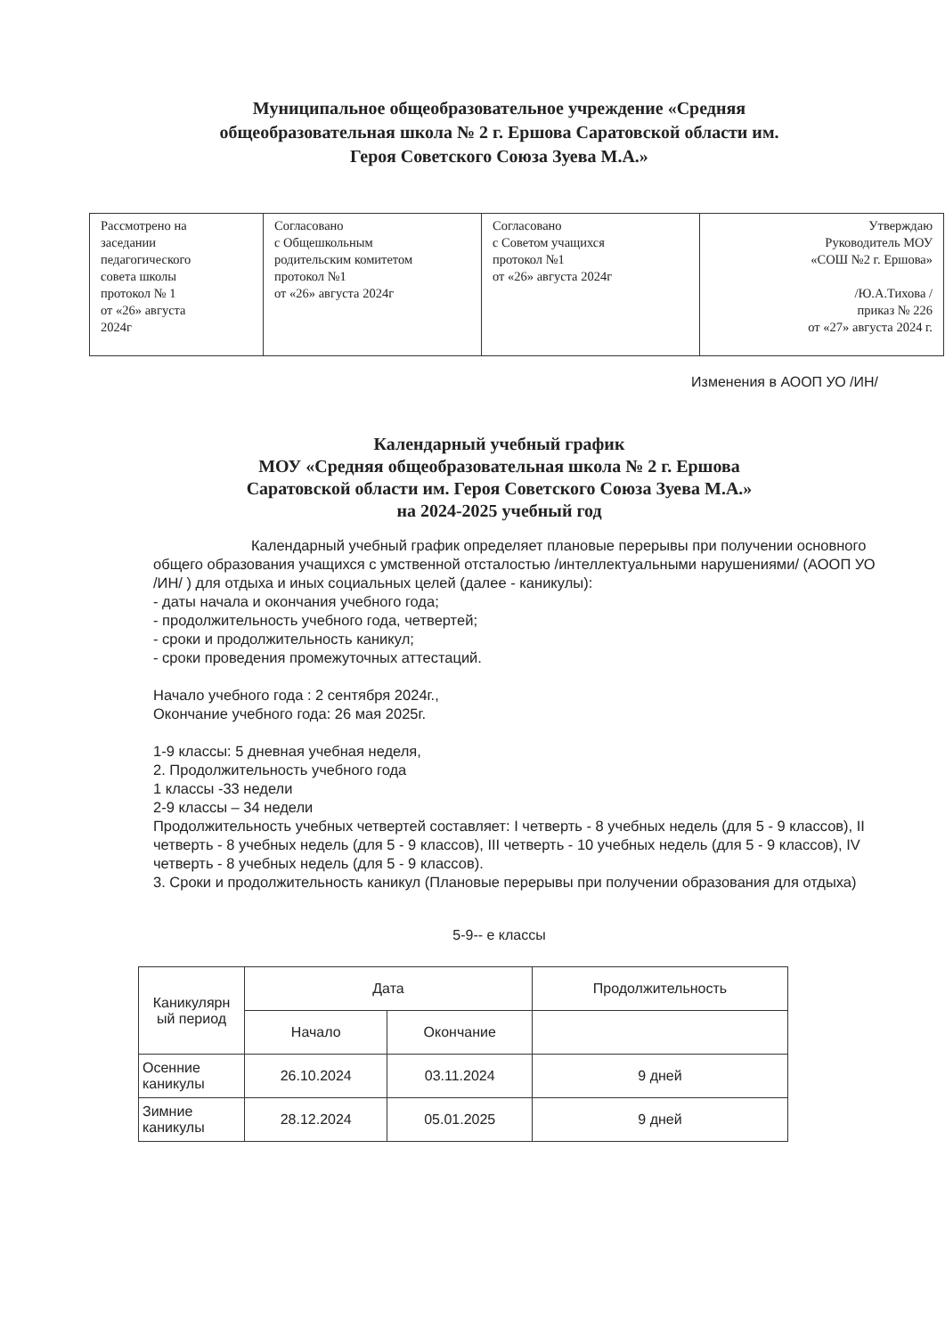Муниципальное общеобразовательное учреждение «Средняя
общеобразовательная школа № 2 г. Ершова Саратовской области им.
Героя Советского Союза Зуева М.А.»
| Рассмотрено на заседании педагогического совета школы протокол № 1 от «26» августа 2024г | Согласовано с Общешкольным родительским комитетом протокол №1 от «26» августа 2024г | Согласовано с Советом учащихся протокол №1 от «26» августа 2024г | Утверждаю Руководитель МОУ «СОШ №2 г. Ершова» /Ю.А.Тихова / приказ № 226 от «27» августа 2024 г. |
Изменения в АООП УО /ИН/
Календарный учебный график
МОУ «Средняя общеобразовательная школа № 2 г. Ершова
Саратовской области им. Героя Советского Союза Зуева М.А.»
на 2024-2025 учебный год
Календарный учебный график определяет плановые перерывы при получении основного общего образования учащихся с умственной отсталостью /интеллектуальными нарушениями/ (АООП УО /ИН/ ) для отдыха и иных социальных целей (далее - каникулы):
- даты начала и окончания учебного года;
- продолжительность учебного года, четвертей;
- сроки и продолжительность каникул;
- сроки проведения промежуточных аттестаций.
Начало учебного года : 2 сентября 2024г.,
Окончание учебного года: 26 мая 2025г.
1-9 классы: 5 дневная учебная неделя,
2. Продолжительность учебного года
1 классы -33 недели
2-9 классы – 34 недели
Продолжительность учебных четвертей составляет: I четверть - 8 учебных недель (для 5 - 9 классов), II четверть - 8 учебных недель (для 5 - 9 классов), III четверть - 10 учебных недель (для 5 - 9 классов), IV четверть - 8 учебных недель (для 5 - 9 классов).
3. Сроки и продолжительность каникул (Плановые перерывы при получении образования для отдыха)
5-9-- е классы
| Каникулярн ый период | Дата | | Продолжительность |
| --- | --- | --- | --- |
| | Начало | Окончание | |
| Осенние каникулы | 26.10.2024 | 03.11.2024 | 9 дней |
| Зимние каникулы | 28.12.2024 | 05.01.2025 | 9 дней |